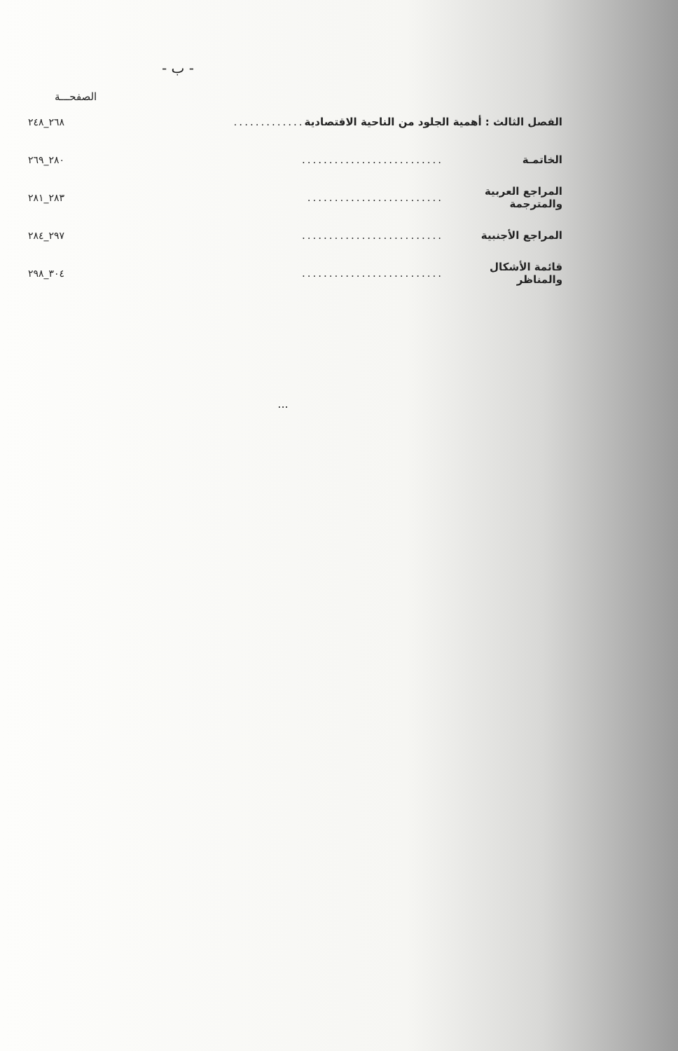- ب -
الصفحـــة
الفصل الثالث : أهمية الجلود من الناحية الاقتصادية............. ٢٦٨_٢٤٨
الخاتمـة.......................... ٢٨٠_٢٦٩
المراجع العربية والمترجمة......................... ٢٨٣_٢٨١
المراجع الأجنبية.......................... ٢٩٧_٢٨٤
قائمة الأشكال والمناظر.......................... ٣٠٤_٢٩٨
...